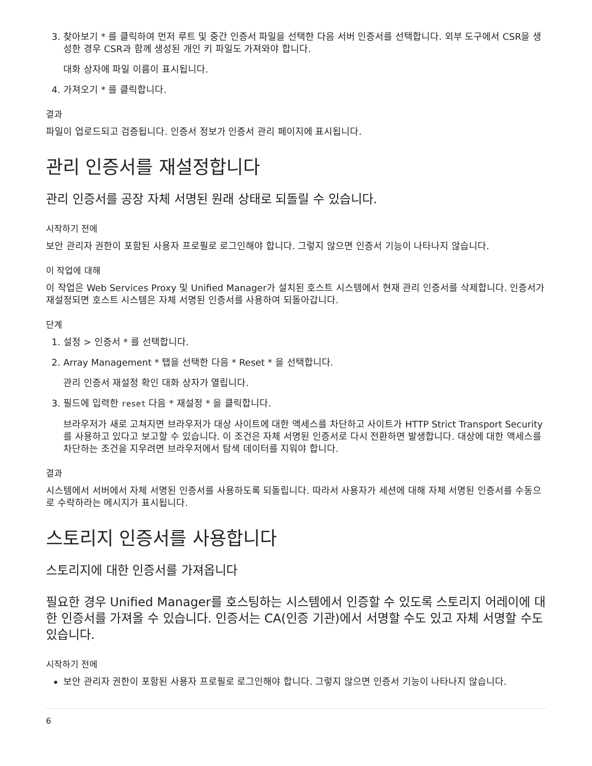3. 찾아보기 * 를 클릭하여 먼저 루트 및 중간 인증서 파일을 선택한 다음 서버 인증서를 선택합니다. 외부 도구에서 CSR을 생성한 경우 CSR과 함께 생성된 개인 키 파일도 가져와야 합니다.
대화 상자에 파일 이름이 표시됩니다.
4. 가져오기 * 를 클릭합니다.
결과
파일이 업로드되고 검증됩니다. 인증서 정보가 인증서 관리 페이지에 표시됩니다.
관리 인증서를 재설정합니다
관리 인증서를 공장 자체 서명된 원래 상태로 되돌릴 수 있습니다.
시작하기 전에
보안 관리자 권한이 포함된 사용자 프로필로 로그인해야 합니다. 그렇지 않으면 인증서 기능이 나타나지 않습니다.
이 작업에 대해
이 작업은 Web Services Proxy 및 Unified Manager가 설치된 호스트 시스템에서 현재 관리 인증서를 삭제합니다. 인증서가 재설정되면 호스트 시스템은 자체 서명된 인증서를 사용하여 되돌아갑니다.
단계
1. 설정 > 인증서 * 를 선택합니다.
2. Array Management * 탭을 선택한 다음 * Reset * 을 선택합니다.
관리 인증서 재설정 확인 대화 상자가 열립니다.
3. 필드에 입력한 reset 다음 * 재설정 * 을 클릭합니다.
브라우저가 새로 고쳐지면 브라우저가 대상 사이트에 대한 액세스를 차단하고 사이트가 HTTP Strict Transport Security를 사용하고 있다고 보고할 수 있습니다. 이 조건은 자체 서명된 인증서로 다시 전환하면 발생합니다. 대상에 대한 액세스를 차단하는 조건을 지우려면 브라우저에서 탐색 데이터를 지워야 합니다.
결과
시스템에서 서버에서 자체 서명된 인증서를 사용하도록 되돌립니다. 따라서 사용자가 세션에 대해 자체 서명된 인증서를 수동으로 수락하라는 메시지가 표시됩니다.
스토리지 인증서를 사용합니다
스토리지에 대한 인증서를 가져옵니다
필요한 경우 Unified Manager를 호스팅하는 시스템에서 인증할 수 있도록 스토리지 어레이에 대한 인증서를 가져올 수 있습니다. 인증서는 CA(인증 기관)에서 서명할 수도 있고 자체 서명할 수도 있습니다.
시작하기 전에
보안 관리자 권한이 포함된 사용자 프로필로 로그인해야 합니다. 그렇지 않으면 인증서 기능이 나타나지 않습니다.
6